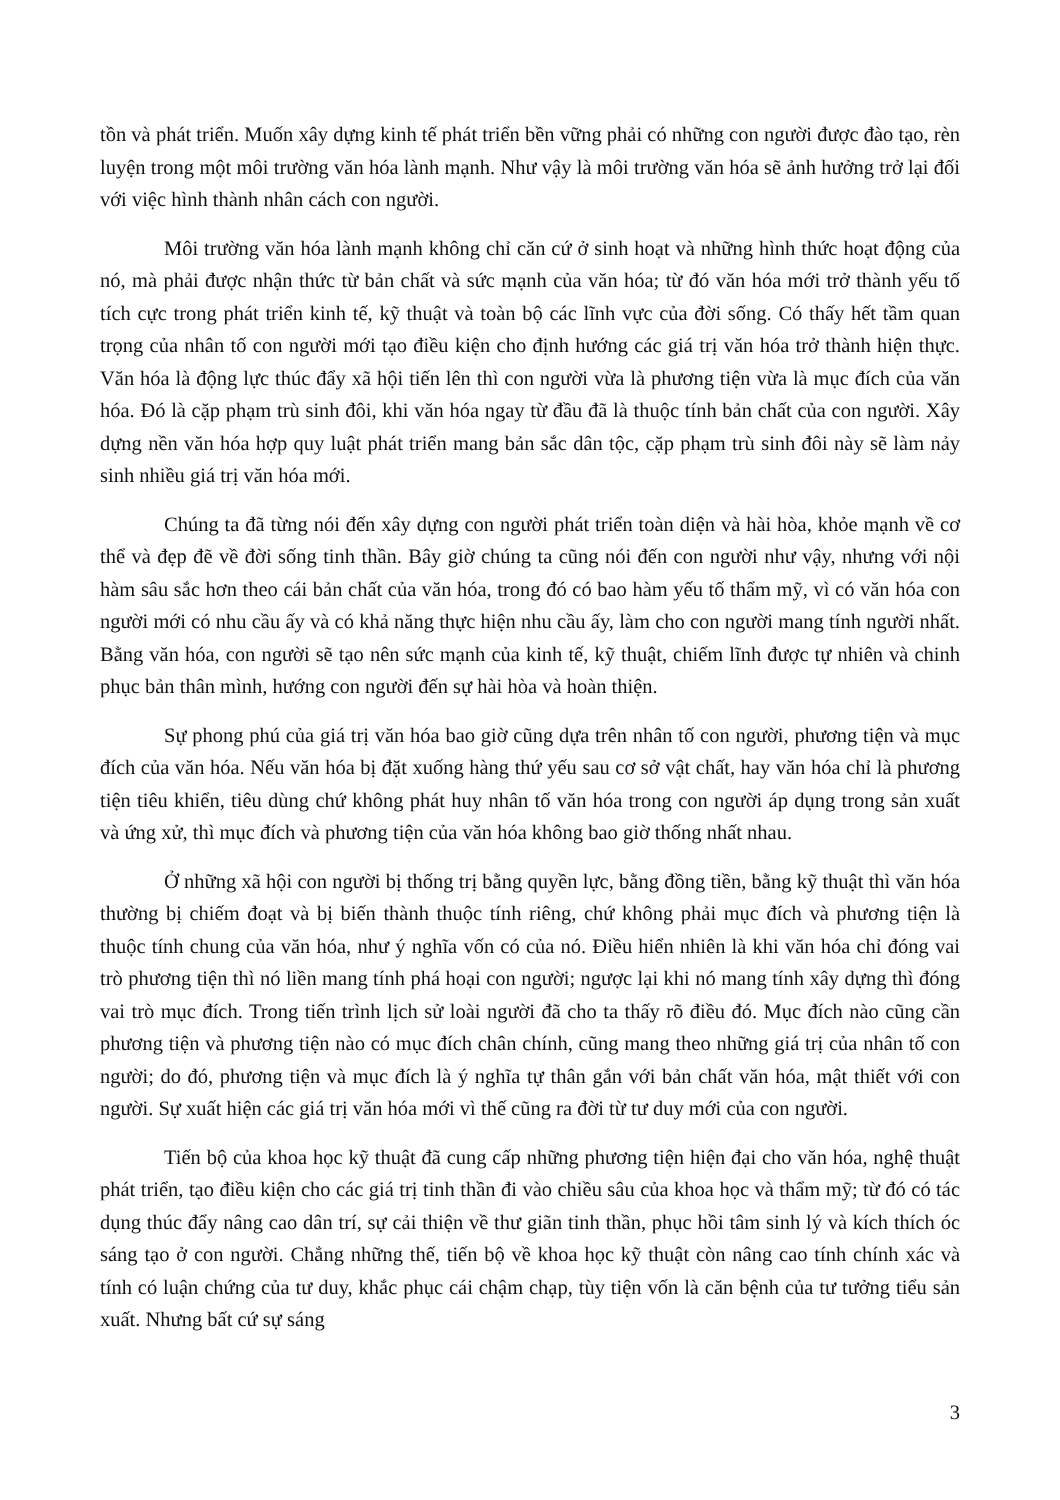tồn và phát triển. Muốn xây dựng kinh tế phát triển bền vững phải có những con người được đào tạo, rèn luyện trong một môi trường văn hóa lành mạnh. Như vậy là môi trường văn hóa sẽ ảnh hưởng trở lại đối với việc hình thành nhân cách con người.
Môi trường văn hóa lành mạnh không chỉ căn cứ ở sinh hoạt và những hình thức hoạt động của nó, mà phải được nhận thức từ bản chất và sức mạnh của văn hóa; từ đó văn hóa mới trở thành yếu tố tích cực trong phát triển kinh tế, kỹ thuật và toàn bộ các lĩnh vực của đời sống. Có thấy hết tầm quan trọng của nhân tố con người mới tạo điều kiện cho định hướng các giá trị văn hóa trở thành hiện thực. Văn hóa là động lực thúc đẩy xã hội tiến lên thì con người vừa là phương tiện vừa là mục đích của văn hóa. Đó là cặp phạm trù sinh đôi, khi văn hóa ngay từ đầu đã là thuộc tính bản chất của con người. Xây dựng nền văn hóa hợp quy luật phát triển mang bản sắc dân tộc, cặp phạm trù sinh đôi này sẽ làm nảy sinh nhiều giá trị văn hóa mới.
Chúng ta đã từng nói đến xây dựng con người phát triển toàn diện và hài hòa, khỏe mạnh về cơ thể và đẹp đẽ về đời sống tinh thần. Bây giờ chúng ta cũng nói đến con người như vậy, nhưng với nội hàm sâu sắc hơn theo cái bản chất của văn hóa, trong đó có bao hàm yếu tố thẩm mỹ, vì có văn hóa con người mới có nhu cầu ấy và có khả năng thực hiện nhu cầu ấy, làm cho con người mang tính người nhất. Bằng văn hóa, con người sẽ tạo nên sức mạnh của kinh tế, kỹ thuật, chiếm lĩnh được tự nhiên và chinh phục bản thân mình, hướng con người đến sự hài hòa và hoàn thiện.
Sự phong phú của giá trị văn hóa bao giờ cũng dựa trên nhân tố con người, phương tiện và mục đích của văn hóa. Nếu văn hóa bị đặt xuống hàng thứ yếu sau cơ sở vật chất, hay văn hóa chỉ là phương tiện tiêu khiển, tiêu dùng chứ không phát huy nhân tố văn hóa trong con người áp dụng trong sản xuất và ứng xử, thì mục đích và phương tiện của văn hóa không bao giờ thống nhất nhau.
Ở những xã hội con người bị thống trị bằng quyền lực, bằng đồng tiền, bằng kỹ thuật thì văn hóa thường bị chiếm đoạt và bị biến thành thuộc tính riêng, chứ không phải mục đích và phương tiện là thuộc tính chung của văn hóa, như ý nghĩa vốn có của nó. Điều hiển nhiên là khi văn hóa chỉ đóng vai trò phương tiện thì nó liền mang tính phá hoại con người; ngược lại khi nó mang tính xây dựng thì đóng vai trò mục đích. Trong tiến trình lịch sử loài người đã cho ta thấy rõ điều đó. Mục đích nào cũng cần phương tiện và phương tiện nào có mục đích chân chính, cũng mang theo những giá trị của nhân tố con người; do đó, phương tiện và mục đích là ý nghĩa tự thân gắn với bản chất văn hóa, mật thiết với con người. Sự xuất hiện các giá trị văn hóa mới vì thế cũng ra đời từ tư duy mới của con người.
Tiến bộ của khoa học kỹ thuật đã cung cấp những phương tiện hiện đại cho văn hóa, nghệ thuật phát triển, tạo điều kiện cho các giá trị tinh thần đi vào chiều sâu của khoa học và thẩm mỹ; từ đó có tác dụng thúc đẩy nâng cao dân trí, sự cải thiện về thư giãn tinh thần, phục hồi tâm sinh lý và kích thích óc sáng tạo ở con người. Chẳng những thế, tiến bộ về khoa học kỹ thuật còn nâng cao tính chính xác và tính có luận chứng của tư duy, khắc phục cái chậm chạp, tùy tiện vốn là căn bệnh của tư tưởng tiểu sản xuất. Nhưng bất cứ sự sáng
3